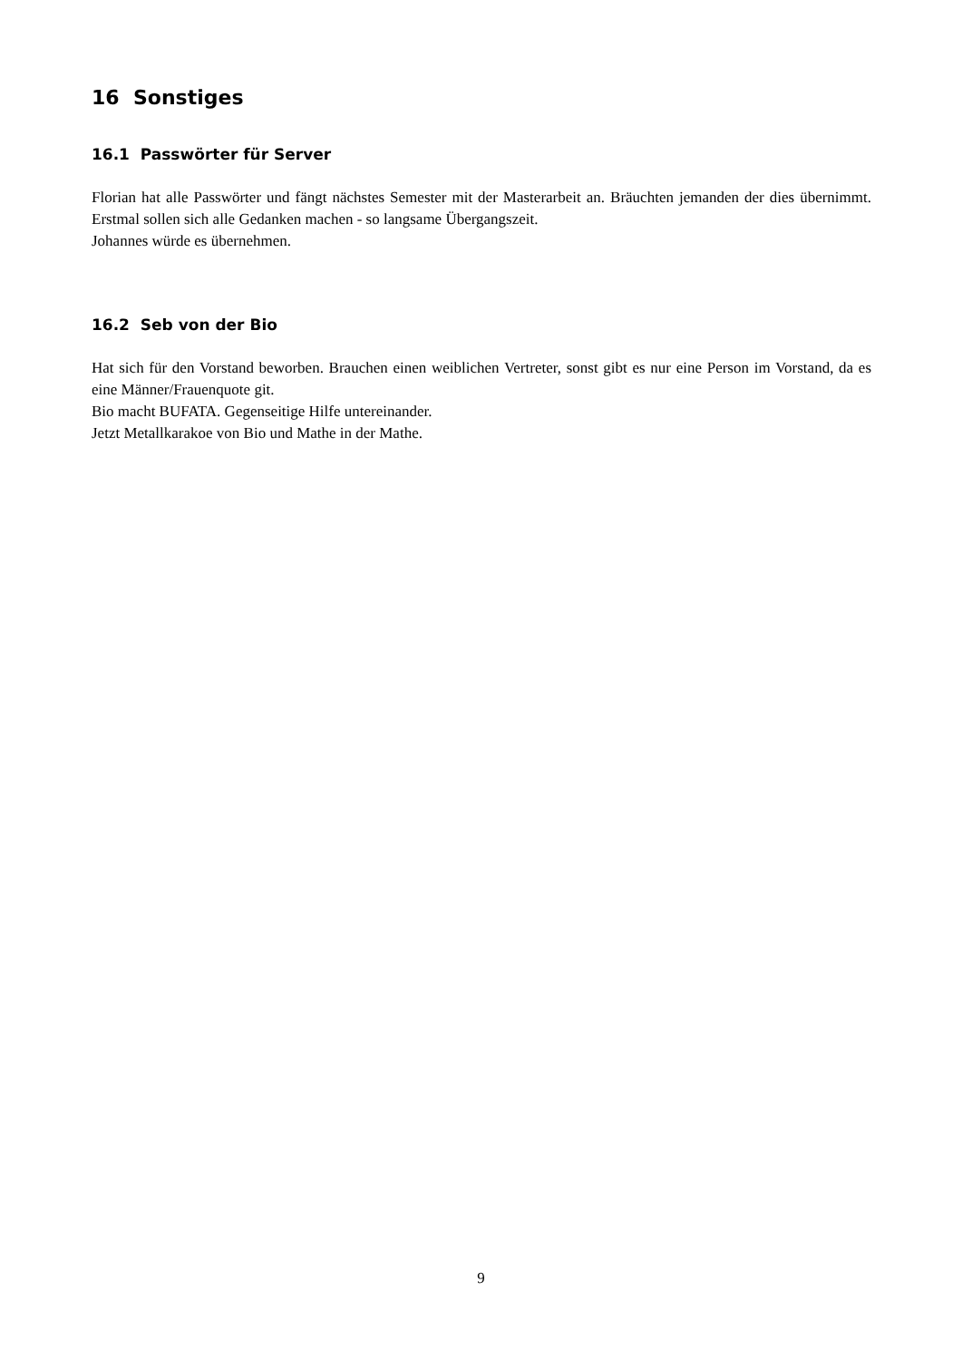16 Sonstiges
16.1 Passwörter für Server
Florian hat alle Passwörter und fängt nächstes Semester mit der Masterarbeit an. Bräuchten jemanden der dies übernimmt. Erstmal sollen sich alle Gedanken machen - so langsame Übergangszeit.
Johannes würde es übernehmen.
16.2 Seb von der Bio
Hat sich für den Vorstand beworben. Brauchen einen weiblichen Vertreter, sonst gibt es nur eine Person im Vorstand, da es eine Männer/Frauenquote git.
Bio macht BUFATA. Gegenseitige Hilfe untereinander.
Jetzt Metallkarakoe von Bio und Mathe in der Mathe.
9